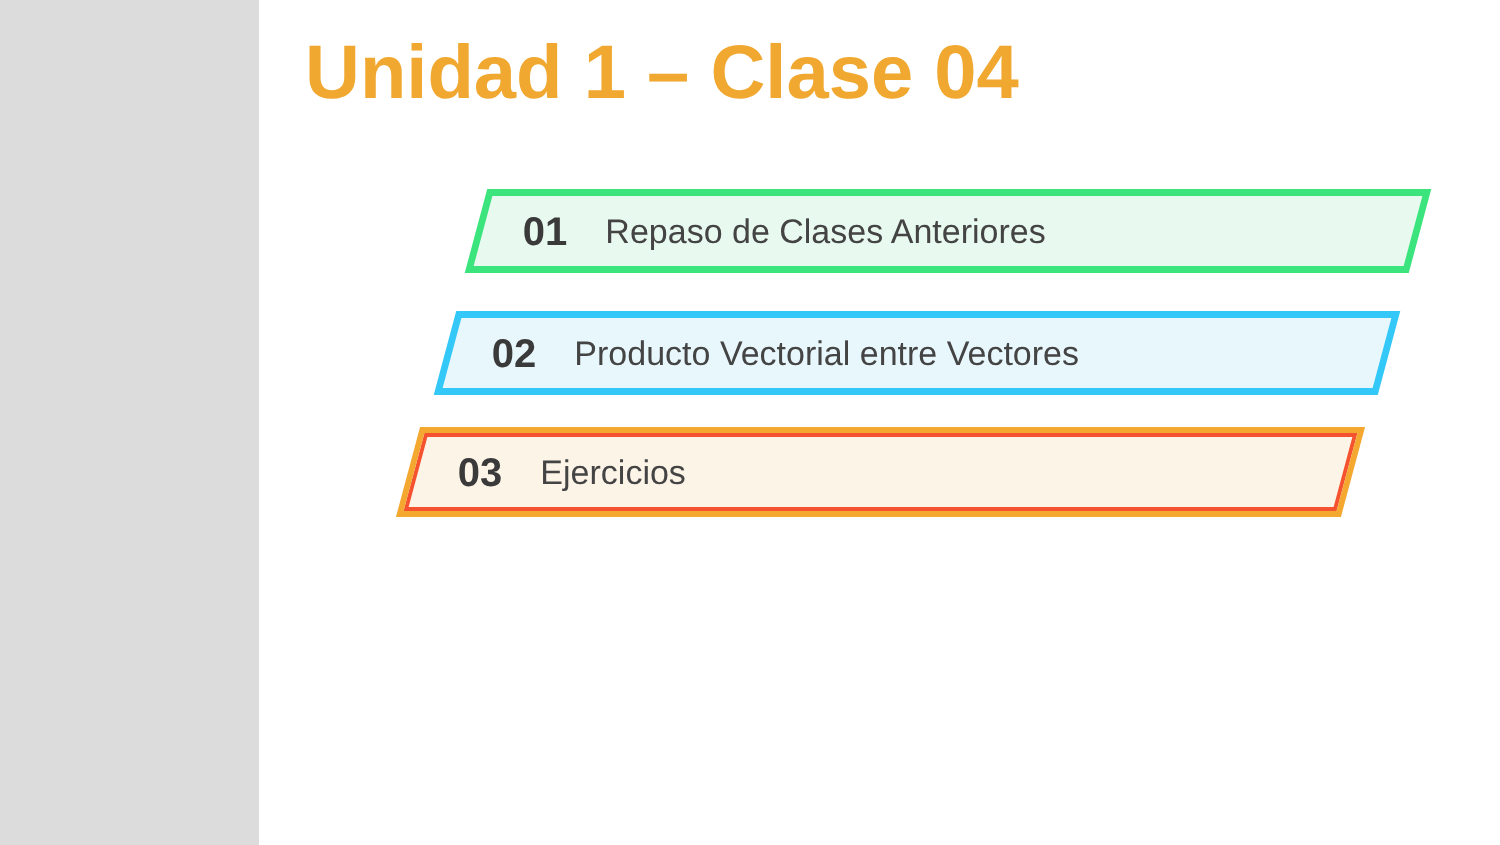Unidad 1 – Clase 04
01 Repaso de Clases Anteriores
02 Producto Vectorial entre Vectores
03 Ejercicios